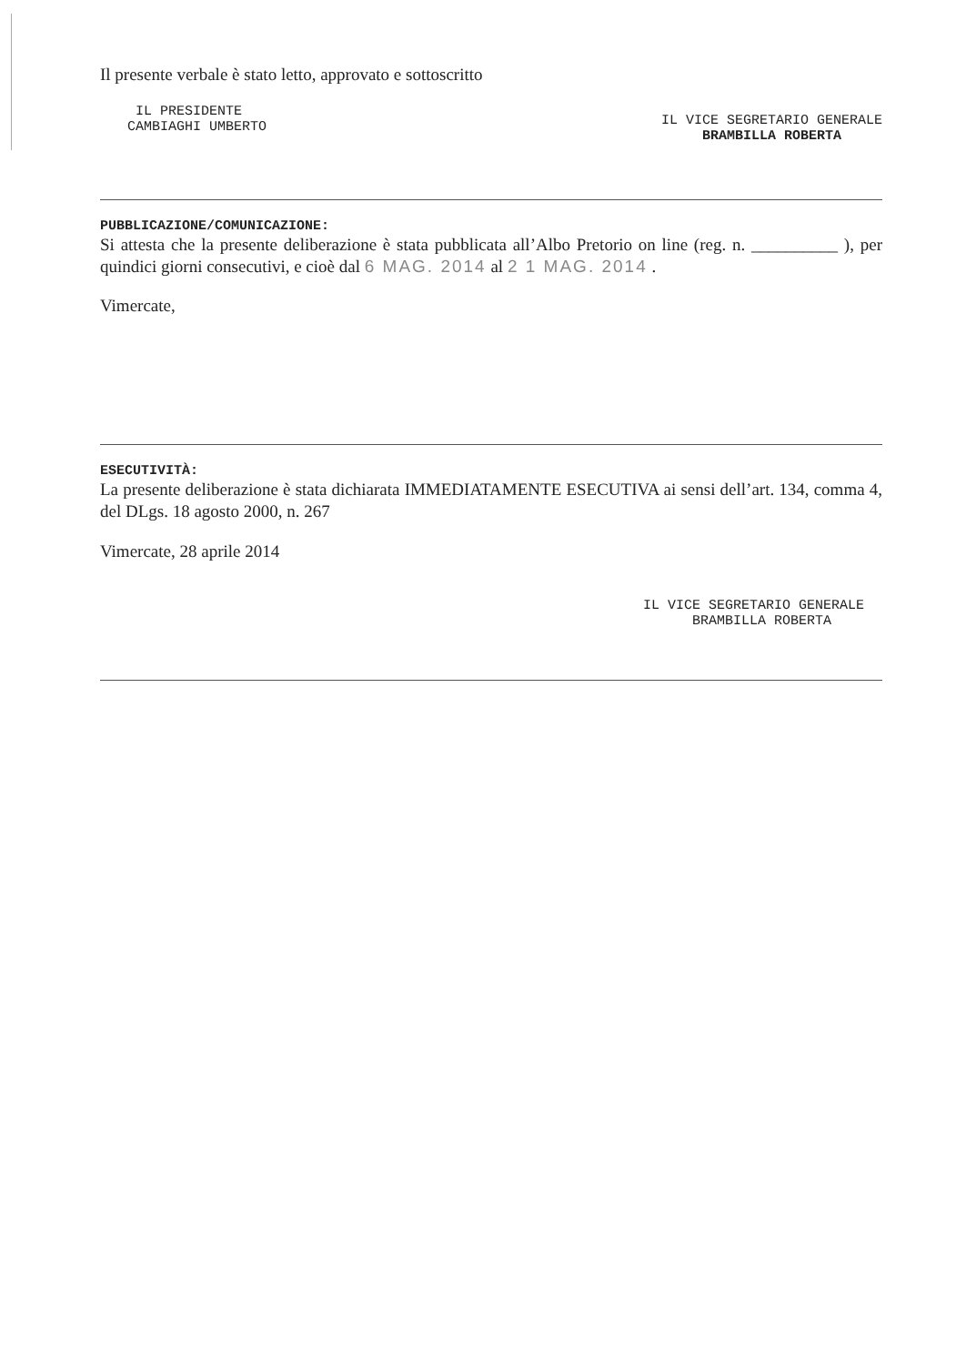Il presente verbale è stato letto, approvato e sottoscritto
IL PRESIDENTE
CAMBIAGHI UMBERTO
IL VICE SEGRETARIO GENERALE
BRAMBILLA ROBERTA
PUBBLICAZIONE/COMUNICAZIONE:
Si attesta che la presente deliberazione è stata pubblicata all’Albo Pretorio on line (reg. n. __________ ), per quindici giorni consecutivi, e cioè dal 6 MAG. 2014 al 2 1 MAG. 2014 .
Vimercate,
ESECUTIVITÀ:
La presente deliberazione è stata dichiarata IMMEDIATAMENTE ESECUTIVA ai sensi dell’art. 134, comma 4, del DLgs. 18 agosto 2000, n. 267
Vimercate, 28 aprile 2014
IL VICE SEGRETARIO GENERALE
BRAMBILLA ROBERTA